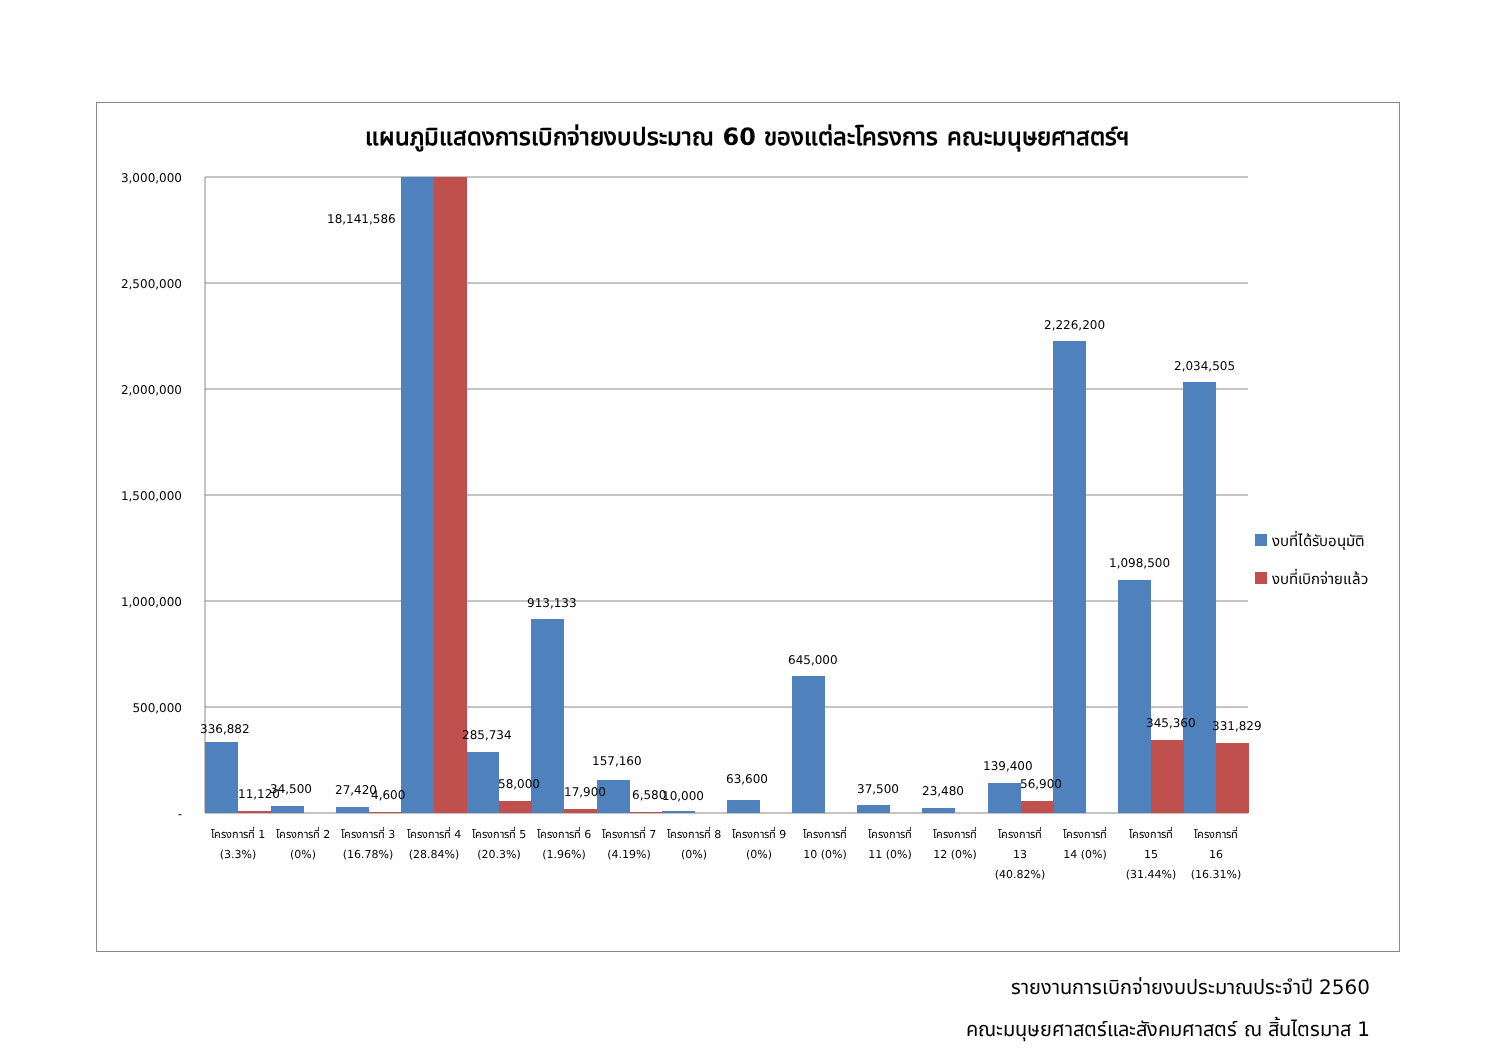แผนภูมิแสดงการเบิกจ่ายงบประมาณ 60 ของแต่ละโครงการ คณะมนุษยศาสตร์ฯ
3,000,000
2,500,000
2,000,000
1,500,000
1,000,000
500,000
-
336,882
11,120
34,500
27,420
4,600
18,141,586
285,734
58,000
913,133
17,900
157,160
6,580
10,000
63,600
645,000
37,500
23,480
139,400
56,900
2,226,200
1,098,500
345,360
2,034,505
331,829
โครงการที่ 1
(3.3%)
โครงการที่ 2
(0%)
โครงการที่ 3
(16.78%)
โครงการที่ 4
(28.84%)
โครงการที่ 5
(20.3%)
โครงการที่ 6
(1.96%)
โครงการที่ 7
(4.19%)
โครงการที่ 8
(0%)
โครงการที่ 9
(0%)
โครงการที่
10 (0%)
โครงการที่
11 (0%)
โครงการที่
12 (0%)
โครงการที่
13
(40.82%)
โครงการที่
14 (0%)
โครงการที่
15
(31.44%)
โครงการที่
16
(16.31%)
งบที่ได้รับอนุมัติ
งบที่เบิกจ่ายแล้ว
รายงานการเบิกจ่ายงบประมาณประจำปี 2560
คณะมนุษยศาสตร์และสังคมศาสตร์ ณ สิ้นไตรมาส 1